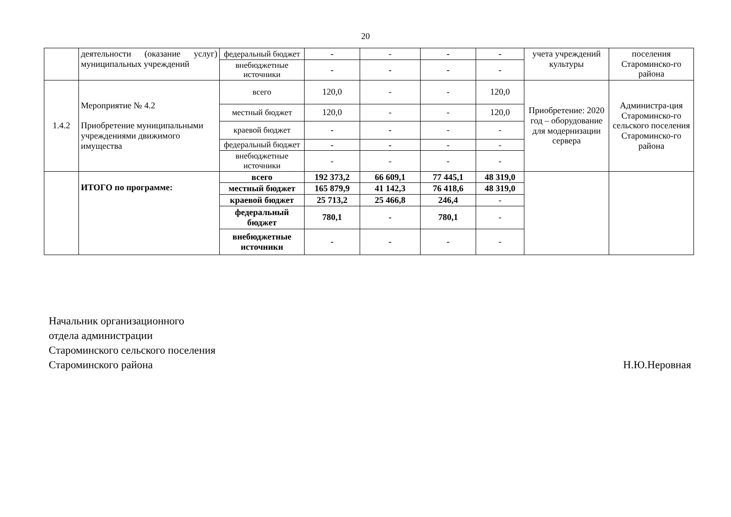20
| | деятельности (оказание услуг) муниципальных учреждений | федеральный бюджет | - | - | - | - | учета учреждений культуры | поселения Староминско-го района |
| | | внебюджетные источники | - | - | - | - | | |
| 1.4.2 | Мероприятие № 4.2 Приобретение муниципальными учреждениями движимого имущества | всего | 120,0 | - | - | 120,0 | Приобретение: 2020 год – оборудование для модернизации сервера | Администра-ция Староминско-го сельского поселения Староминско-го района |
| | | местный бюджет | 120,0 | - | - | 120,0 | | |
| | | краевой бюджет | - | - | - | - | | |
| | | федеральный бюджет | - | - | - | - | | |
| | | внебюджетные источники | - | - | - | - | | |
| | ИТОГО по программе: | всего | 192 373,2 | 66 609,1 | 77 445,1 | 48 319,0 | | |
| | | местный бюджет | 165 879,9 | 41 142,3 | 76 418,6 | 48 319,0 | | |
| | | краевой бюджет | 25 713,2 | 25 466,8 | 246,4 | - | | |
| | | федеральный бюджет | 780,1 | - | 780,1 | - | | |
| | | внебюджетные источники | - | - | - | - | | |
Начальник организационного
отдела администрации
Староминского сельского поселения
Староминского района
Н.Ю.Неровная